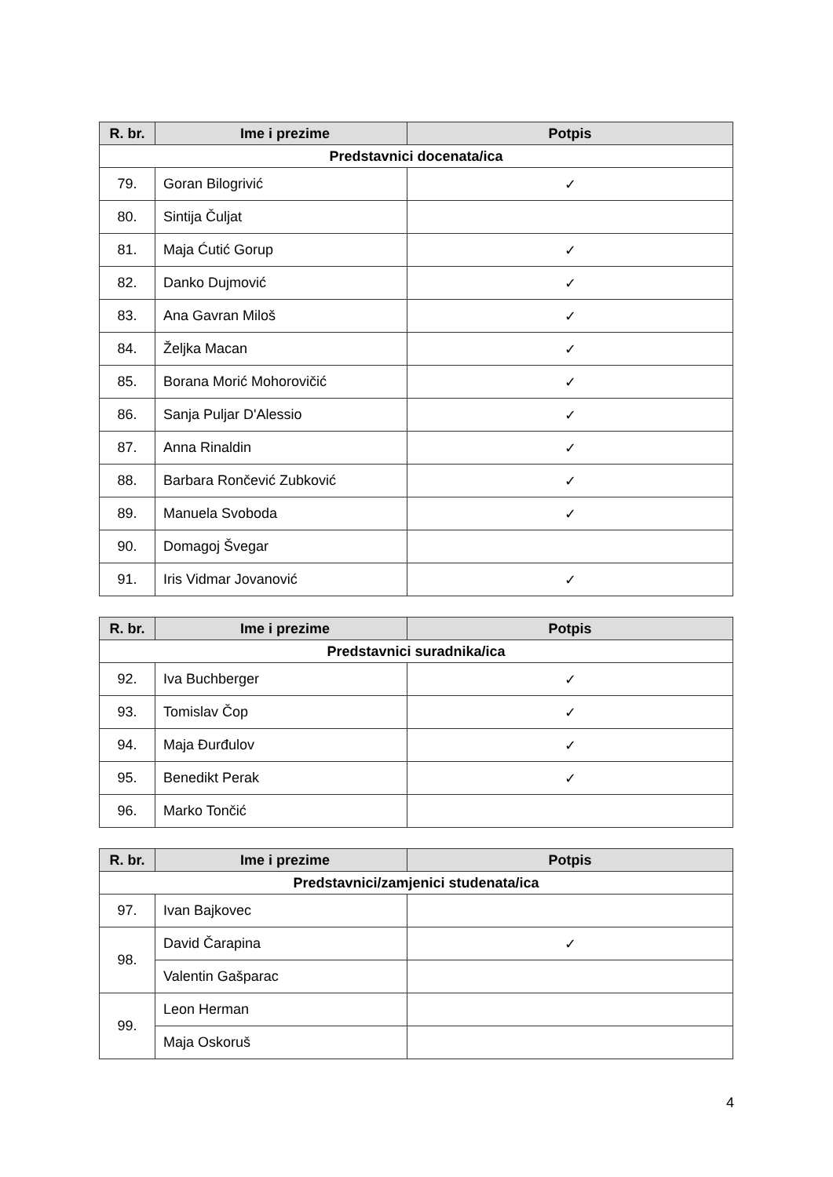| R. br. | Ime i prezime | Potpis |
| --- | --- | --- |
| Predstavnici docenata/ica | | |
| 79. | Goran Bilogrivić | ✓ |
| 80. | Sintija Čuljat | |
| 81. | Maja Ćutić Gorup | ✓ |
| 82. | Danko Dujmović | ✓ |
| 83. | Ana Gavran Miloš | ✓ |
| 84. | Željka Macan | ✓ |
| 85. | Borana Morić Mohorovičić | ✓ |
| 86. | Sanja Puljar D'Alessio | ✓ |
| 87. | Anna Rinaldin | ✓ |
| 88. | Barbara Rončević Zubković | ✓ |
| 89. | Manuela Svoboda | ✓ |
| 90. | Domagoj Švegar | |
| 91. | Iris Vidmar Jovanović | ✓ |
| R. br. | Ime i prezime | Potpis |
| --- | --- | --- |
| Predstavnici suradnika/ica | | |
| 92. | Iva Buchberger | ✓ |
| 93. | Tomislav Čop | ✓ |
| 94. | Maja Đurđulov | ✓ |
| 95. | Benedikt Perak | ✓ |
| 96. | Marko Tončić | |
| R. br. | Ime i prezime | Potpis |
| --- | --- | --- |
| Predstavnici/zamjenici studenata/ica | | |
| 97. | Ivan Bajkovec | |
| 98. | David Čarapina | ✓ |
| | Valentin Gašparac | |
| 99. | Leon Herman | |
| | Maja Oskoruš | |
4